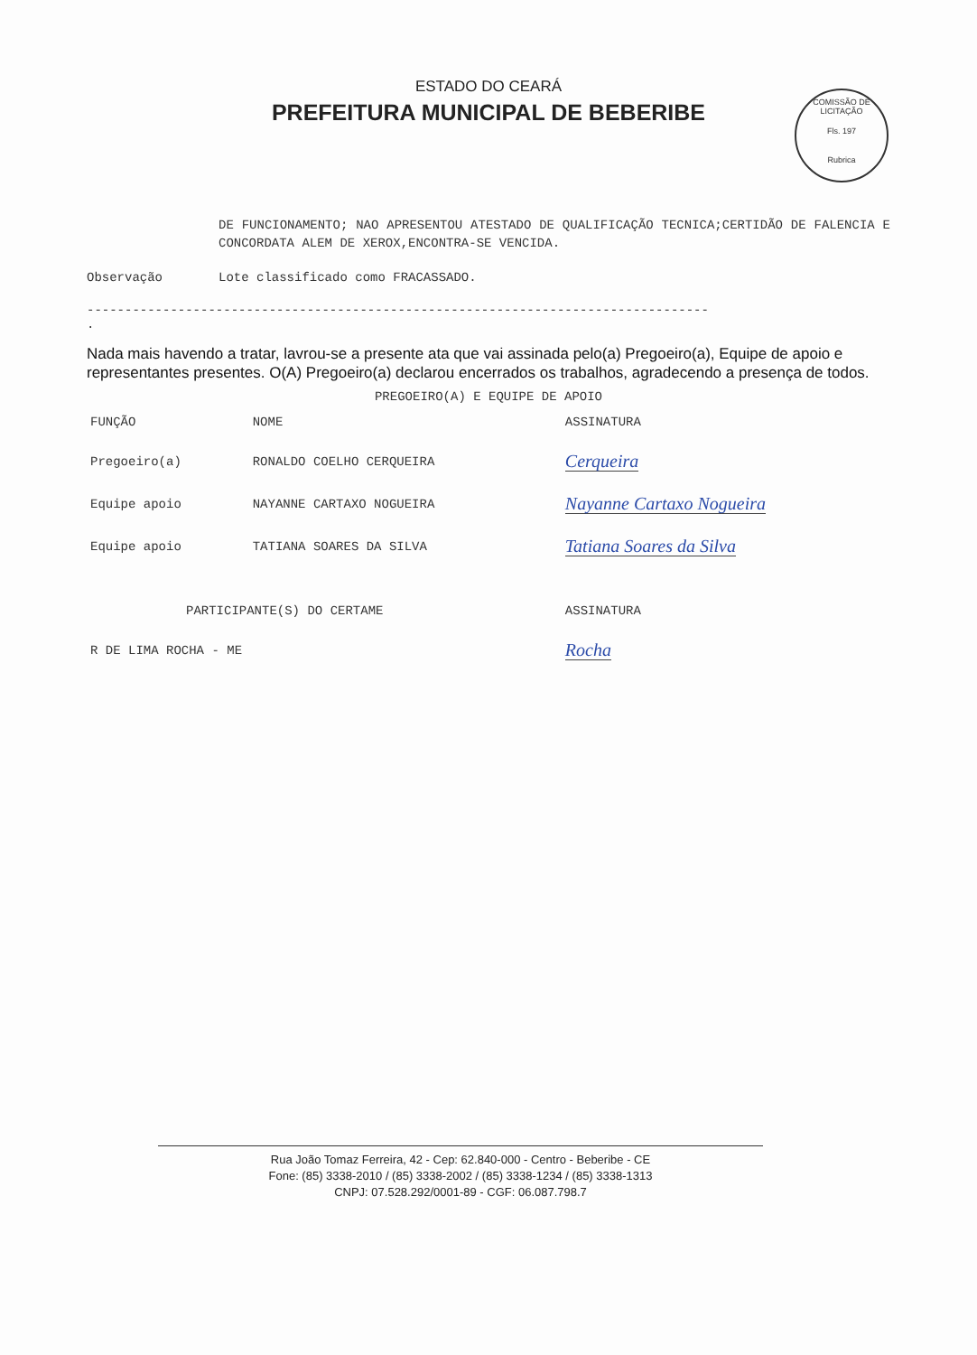ESTADO DO CEARÁ
PREFEITURA MUNICIPAL DE BEBERIBE
COMISSÃO DE LICITAÇÃO
Fls. 197
Rubrica
DE FUNCIONAMENTO; NAO APRESENTOU ATESTADO DE QUALIFICAÇÃO TECNICA;CERTIDÃO DE FALENCIA E CONCORDATA ALEM DE XEROX,ENCONTRA-SE VENCIDA.
Observação Lote classificado como FRACASSADO.
----------------------------------------------------------------------------------
.
Nada mais havendo a tratar, lavrou-se a presente ata que vai assinada pelo(a) Pregoeiro(a), Equipe de apoio e representantes presentes. O(A) Pregoeiro(a) declarou encerrados os trabalhos, agradecendo a presença de todos.
PREGOEIRO(A) E EQUIPE DE APOIO
| FUNÇÃO | NOME | ASSINATURA |
| --- | --- | --- |
| Pregoeiro(a) | RONALDO COELHO CERQUEIRA | Cerqueira |
| Equipe apoio | NAYANNE CARTAXO NOGUEIRA | Nayanne Cartaxo Nogueira |
| Equipe apoio | TATIANA SOARES DA SILVA | Tatiana Soares da Silva |
| PARTICIPANTE(S) DO CERTAME | | ASSINATURA |
| R DE LIMA ROCHA - ME | | Rocha |
Rua João Tomaz Ferreira, 42 - Cep: 62.840-000 - Centro - Beberibe - CE
Fone: (85) 3338-2010 / (85) 3338-2002 / (85) 3338-1234 / (85) 3338-1313
CNPJ: 07.528.292/0001-89 - CGF: 06.087.798.7